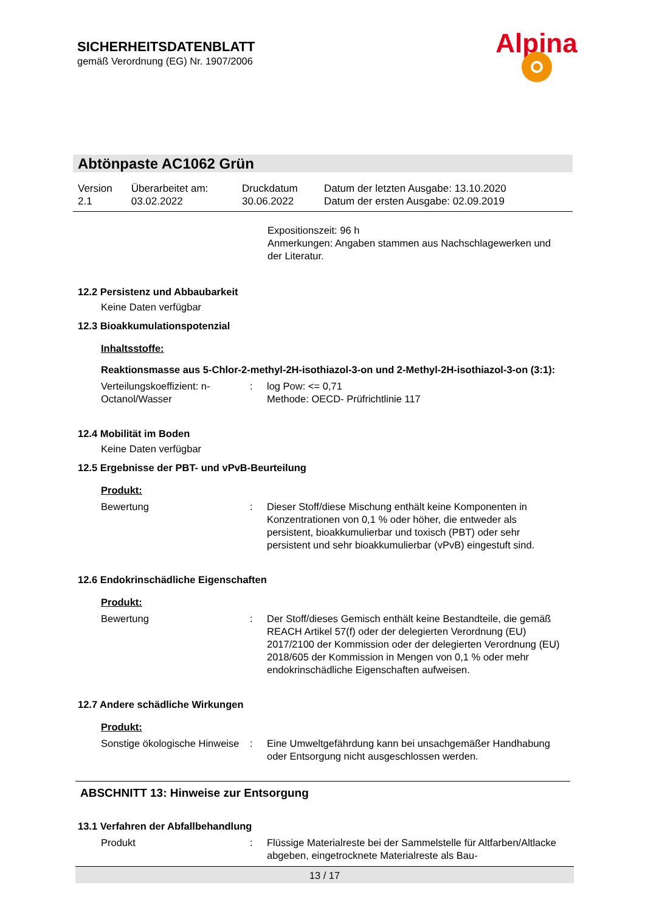SICHERHEITSDATENBLATT
gemäß Verordnung (EG) Nr. 1907/2006
Alpina
Abtönpaste AC1062 Grün
| Version 2.1 | Überarbeitet am: 03.02.2022 | Druckdatum 30.06.2022 | Datum der letzten Ausgabe: 13.10.2020 Datum der ersten Ausgabe: 02.09.2019 |
Expositionszeit: 96 h
Anmerkungen: Angaben stammen aus Nachschlagewerken und der Literatur.
12.2 Persistenz und Abbaubarkeit
Keine Daten verfügbar
12.3 Bioakkumulationspotenzial
Inhaltsstoffe:
Reaktionsmasse aus 5-Chlor-2-methyl-2H-isothiazol-3-on und 2-Methyl-2H-isothiazol-3-on (3:1):
| Verteilungskoeffizient: n-Octanol/Wasser | : | log Pow: <= 0,71 Methode: OECD- Prüfrichtlinie 117 |
12.4 Mobilität im Boden
Keine Daten verfügbar
12.5 Ergebnisse der PBT- und vPvB-Beurteilung
Produkt:
| Bewertung | : | Dieser Stoff/diese Mischung enthält keine Komponenten in Konzentrationen von 0,1 % oder höher, die entweder als persistent, bioakkumulierbar und toxisch (PBT) oder sehr persistent und sehr bioakkumulierbar (vPvB) eingestuft sind. |
12.6 Endokrinschädliche Eigenschaften
Produkt:
| Bewertung | : | Der Stoff/dieses Gemisch enthält keine Bestandteile, die gemäß REACH Artikel 57(f) oder der delegierten Verordnung (EU) 2017/2100 der Kommission oder der delegierten Verordnung (EU) 2018/605 der Kommission in Mengen von 0,1 % oder mehr endokrinschädliche Eigenschaften aufweisen. |
12.7 Andere schädliche Wirkungen
Produkt:
| Sonstige ökologische Hinweise | : | Eine Umweltgefährdung kann bei unsachgemäßer Handhabung oder Entsorgung nicht ausgeschlossen werden. |
ABSCHNITT 13: Hinweise zur Entsorgung
13.1 Verfahren der Abfallbehandlung
| Produkt | : | Flüssige Materialreste bei der Sammelstelle für Altfarben/Altlacke abgeben, eingetrocknete Materialreste als Bau- |
13 / 17